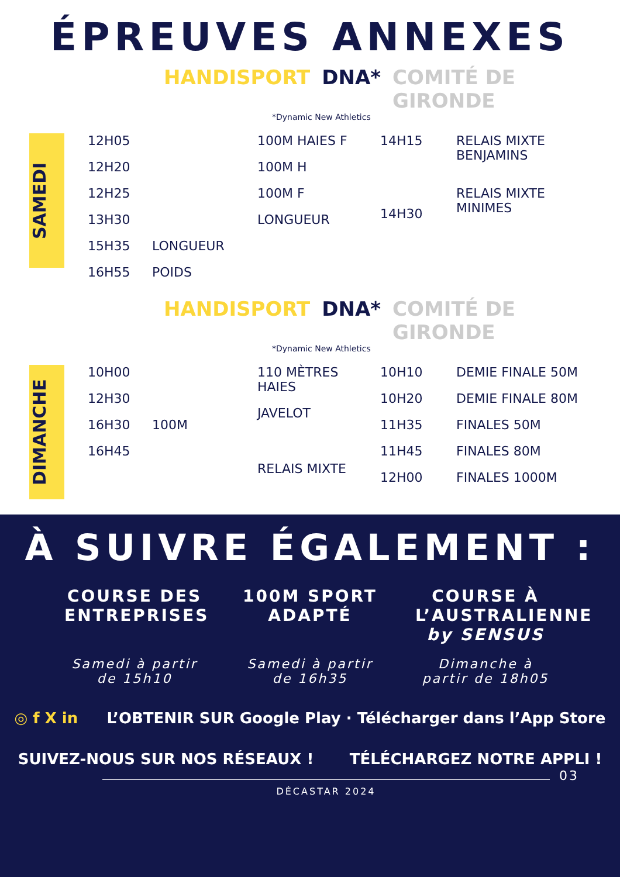ÉPREUVES ANNEXES
HANDISPORT DNA* COMITÉ DE GIRONDE
*Dynamic New Athletics
SAMEDI
12H05
12H20
12H25
13H30
15H35
16H55
LONGUEUR
POIDS
100M HAIES F
100M H
100M F
LONGUEUR
14H15
14H30
RELAIS MIXTE
BENJAMINS
RELAIS MIXTE
MINIMES
HANDISPORT DNA* COMITÉ DE GIRONDE
*Dynamic New Athletics
DIMANCHE
10H00
12H30
16H30
16H45
100M 110 MÈTRES HAIES
JAVELOT
RELAIS MIXTE
10H10
10H20
11H35
11H45
12H00
DEMIE FINALE 50M
DEMIE FINALE 80M
FINALES 50M
FINALES 80M
FINALES 1000M
À SUIVRE ÉGALEMENT :
COURSE DES ENTREPRISES
Samedi à partir de 15h10
100M SPORT ADAPTÉ
Samedi à partir de 16h35
COURSE À L’AUSTRALIENNE by SENSUS
Dimanche à partir de 18h05
◎ f X in L’OBTENIR SUR Google Play · Télécharger dans l’App Store
SUIVEZ-NOUS SUR NOS RÉSEAUX ! TÉLÉCHARGEZ NOTRE APPLI !
DÉCASTAR 2024
03